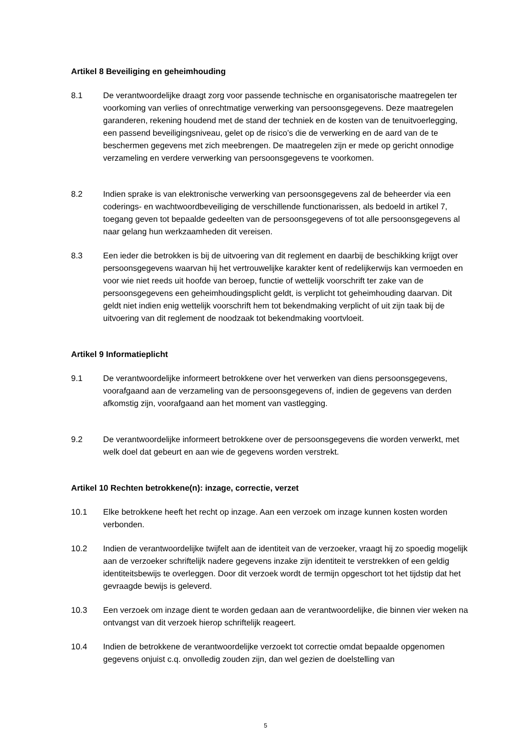Artikel 8 Beveiliging en geheimhouding
8.1 De verantwoordelijke draagt zorg voor passende technische en organisatorische maatregelen ter voorkoming van verlies of onrechtmatige verwerking van persoonsgegevens. Deze maatregelen garanderen, rekening houdend met de stand der techniek en de kosten van de tenuitvoerlegging, een passend beveiligingsniveau, gelet op de risico’s die de verwerking en de aard van de te beschermen gegevens met zich meebrengen. De maatregelen zijn er mede op gericht onnodige verzameling en verdere verwerking van persoonsgegevens te voorkomen.
8.2 Indien sprake is van elektronische verwerking van persoonsgegevens zal de beheerder via een coderings- en wachtwoordbeveiliging de verschillende functionarissen, als bedoeld in artikel 7, toegang geven tot bepaalde gedeelten van de persoonsgegevens of tot alle persoonsgegevens al naar gelang hun werkzaamheden dit vereisen.
8.3 Een ieder die betrokken is bij de uitvoering van dit reglement en daarbij de beschikking krijgt over persoonsgegevens waarvan hij het vertrouwelijke karakter kent of redelijkerwijs kan vermoeden en voor wie niet reeds uit hoofde van beroep, functie of wettelijk voorschrift ter zake van de persoonsgegevens een geheimhoudingsplicht geldt, is verplicht tot geheimhouding daarvan. Dit geldt niet indien enig wettelijk voorschrift hem tot bekendmaking verplicht of uit zijn taak bij de uitvoering van dit reglement de noodzaak tot bekendmaking voortvloeit.
Artikel 9 Informatieplicht
9.1 De verantwoordelijke informeert betrokkene over het verwerken van diens persoonsgegevens, voorafgaand aan de verzameling van de persoonsgegevens of, indien de gegevens van derden afkomstig zijn, voorafgaand aan het moment van vastlegging.
9.2 De verantwoordelijke informeert betrokkene over de persoonsgegevens die worden verwerkt, met welk doel dat gebeurt en aan wie de gegevens worden verstrekt.
Artikel 10 Rechten betrokkene(n): inzage, correctie, verzet
10.1 Elke betrokkene heeft het recht op inzage. Aan een verzoek om inzage kunnen kosten worden verbonden.
10.2 Indien de verantwoordelijke twijfelt aan de identiteit van de verzoeker, vraagt hij zo spoedig mogelijk aan de verzoeker schriftelijk nadere gegevens inzake zijn identiteit te verstrekken of een geldig identiteitsbewijs te overleggen. Door dit verzoek wordt de termijn opgeschort tot het tijdstip dat het gevraagde bewijs is geleverd.
10.3 Een verzoek om inzage dient te worden gedaan aan de verantwoordelijke, die binnen vier weken na ontvangst van dit verzoek hierop schriftelijk reageert.
10.4 Indien de betrokkene de verantwoordelijke verzoekt tot correctie omdat bepaalde opgenomen gegevens onjuist c.q. onvolledig zouden zijn, dan wel gezien de doelstelling van
5